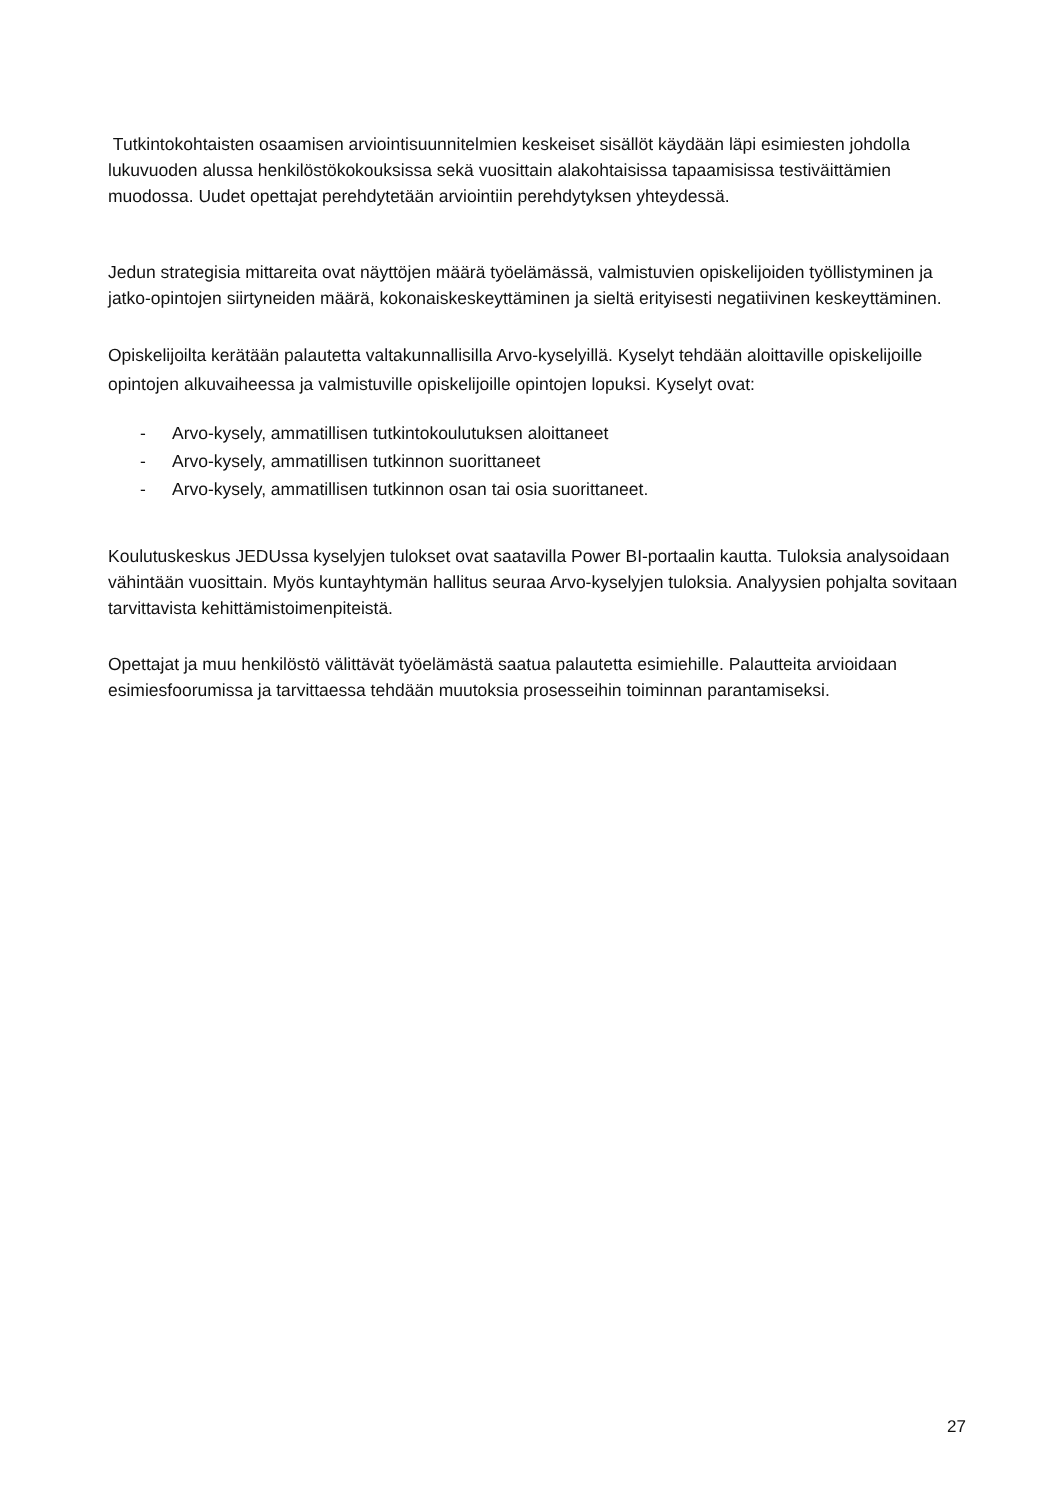Tutkintokohtaisten osaamisen arviointisuunnitelmien keskeiset sisällöt käydään läpi esimiesten johdolla lukuvuoden alussa henkilöstökokouksissa sekä vuosittain alakohtaisissa tapaamisissa testiväittämien muodossa. Uudet opettajat perehdytetään arviointiin perehdytyksen yhteydessä.
Jedun strategisia mittareita ovat näyttöjen määrä työelämässä, valmistuvien opiskelijoiden työllistyminen ja jatko-opintojen siirtyneiden määrä, kokonaiskeskeyttäminen ja sieltä erityisesti negatiivinen keskeyttäminen.
Opiskelijoilta kerätään palautetta valtakunnallisilla Arvo-kyselyillä. Kyselyt tehdään aloittaville opiskelijoille opintojen alkuvaiheessa ja valmistuville opiskelijoille opintojen lopuksi. Kyselyt ovat:
- Arvo-kysely, ammatillisen tutkintokoulutuksen aloittaneet
- Arvo-kysely, ammatillisen tutkinnon suorittaneet
- Arvo-kysely, ammatillisen tutkinnon osan tai osia suorittaneet.
Koulutuskeskus JEDUssa kyselyjen tulokset ovat saatavilla Power BI-portaalin kautta. Tuloksia analysoidaan vähintään vuosittain. Myös kuntayhtymän hallitus seuraa Arvo-kyselyjen tuloksia. Analyysien pohjalta sovitaan tarvittavista kehittämistoimenpiteistä.
Opettajat ja muu henkilöstö välittävät työelämästä saatua palautetta esimiehille. Palautteita arvioidaan esimiesfoorumissa ja tarvittaessa tehdään muutoksia prosesseihin toiminnan parantamiseksi.
27